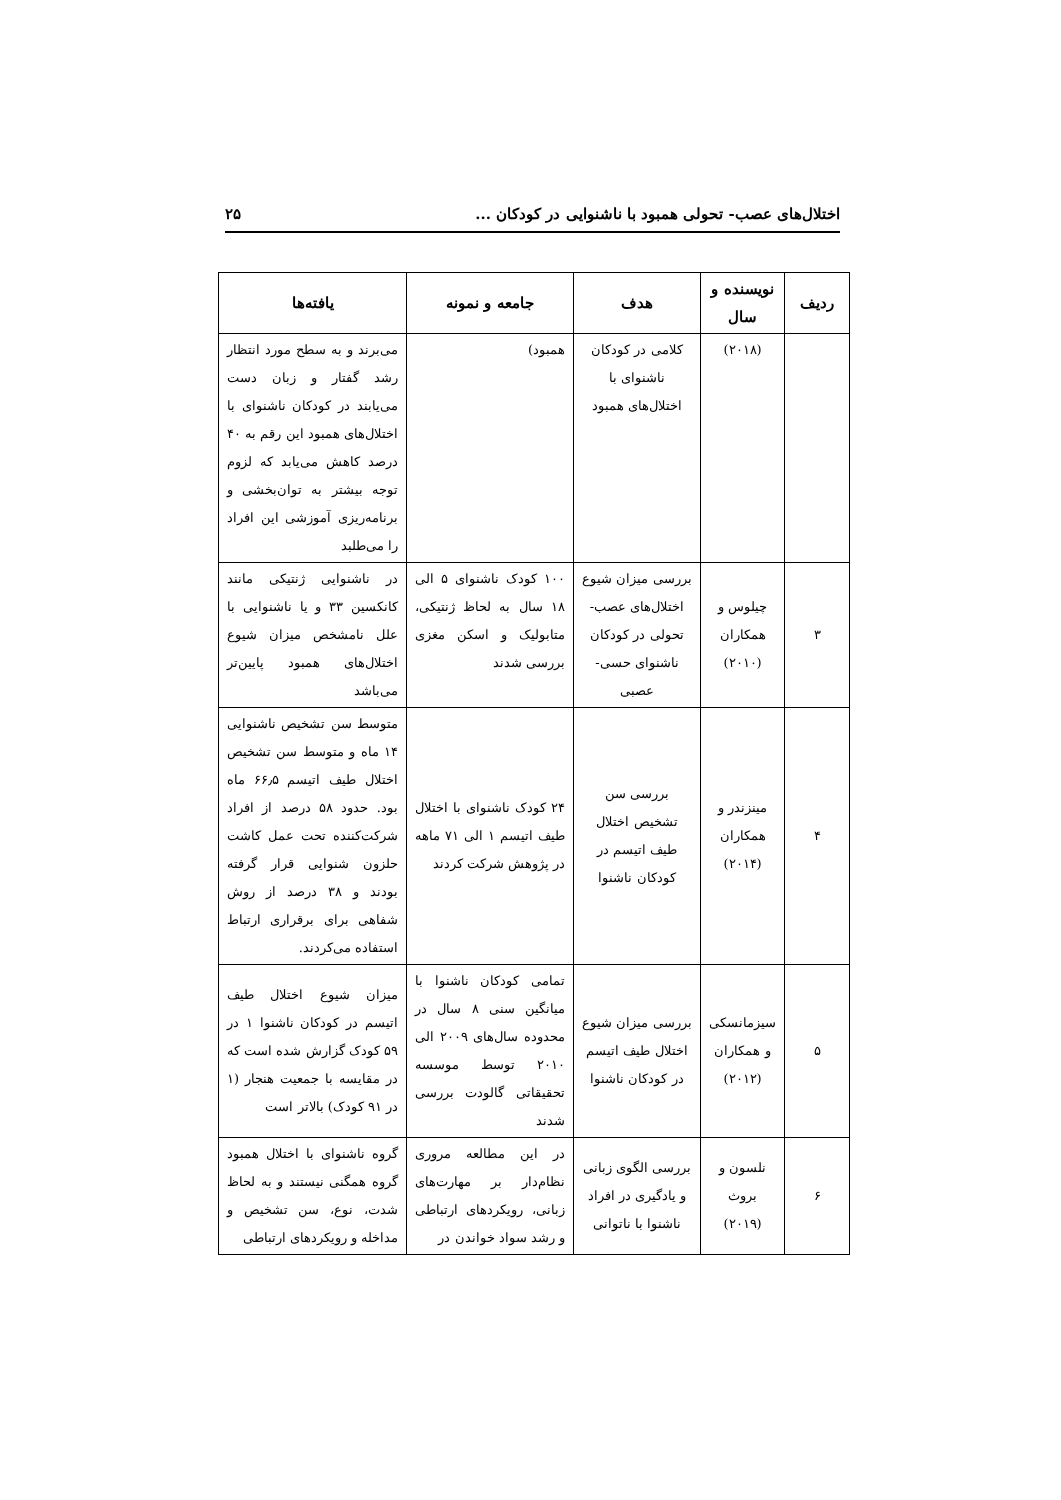اختلال‌های عصب- تحولی همبود با ناشنوایی در کودکان ... ۲۵
| ردیف | نویسنده و سال | هدف | جامعه و نمونه | یافته‌ها |
| --- | --- | --- | --- | --- |
| | (۲۰۱۸) | کلامی در کودکان ناشنوای با اختلال‌های همبود | همبود) | می‌برند و به سطح مورد انتظار رشد گفتار و زبان دست می‌یابند در کودکان ناشنوای با اختلال‌های همبود این رقم به ۴۰ درصد کاهش می‌یابد که لزوم توجه بیشتر به توان‌بخشی و برنامه‌ریزی آموزشی این افراد را می‌طلبد |
| ۳ | چیلوس و همکاران (۲۰۱۰) | بررسی میزان شیوع اختلال‌های عصب- تحولی در کودکان ناشنوای حسی- عصبی | ۱۰۰ کودک ناشنوای ۵ الی ۱۸ سال به لحاظ ژنتیکی، متابولیک و اسکن مغزی بررسی شدند | در ناشنوایی ژنتیکی مانند کانکسین ۳۳ و یا ناشنوایی با علل نامشخص میزان شیوع اختلال‌های همبود پایین‌تر می‌باشد |
| ۴ | مینزندر و همکاران (۲۰۱۴) | بررسی سن تشخیص اختلال طیف اتیسم در کودکان ناشنوا | ۲۴ کودک ناشنوای با اختلال طیف اتیسم ۱ الی ۷۱ ماهه در پژوهش شرکت کردند | متوسط سن تشخیص ناشنوایی ۱۴ ماه و متوسط سن تشخیص اختلال طیف اتیسم ۶۶٫۵ ماه بود. حدود ۵۸ درصد از افراد شرکت‌کننده تحت عمل کاشت حلزون شنوایی قرار گرفته بودند و ۳۸ درصد از روش شفاهی برای برقراری ارتباط استفاده می‌کردند. |
| ۵ | سیزمانسکی و همکاران (۲۰۱۲) | بررسی میزان شیوع اختلال طیف اتیسم در کودکان ناشنوا | تمامی کودکان ناشنوا با میانگین سنی ۸ سال در محدوده سال‌های ۲۰۰۹ الی ۲۰۱۰ توسط موسسه تحقیقاتی گالودت بررسی شدند | میزان شیوع اختلال طیف اتیسم در کودکان ناشنوا ۱ در ۵۹ کودک گزارش شده است که در مقایسه با جمعیت هنجار (۱ در ۹۱ کودک) بالاتر است |
| ۶ | نلسون و بروث (۲۰۱۹) | بررسی الگوی زبانی و یادگیری در افراد ناشنوا با ناتوانی | در این مطالعه مروری نظام‌دار بر مهارت‌های زبانی، رویکردهای ارتباطی و رشد سواد خواندن در | گروه ناشنوای با اختلال همبود گروه همگنی نیستند و به لحاظ شدت، نوع، سن تشخیص و مداخله و رویکردهای ارتباطی |